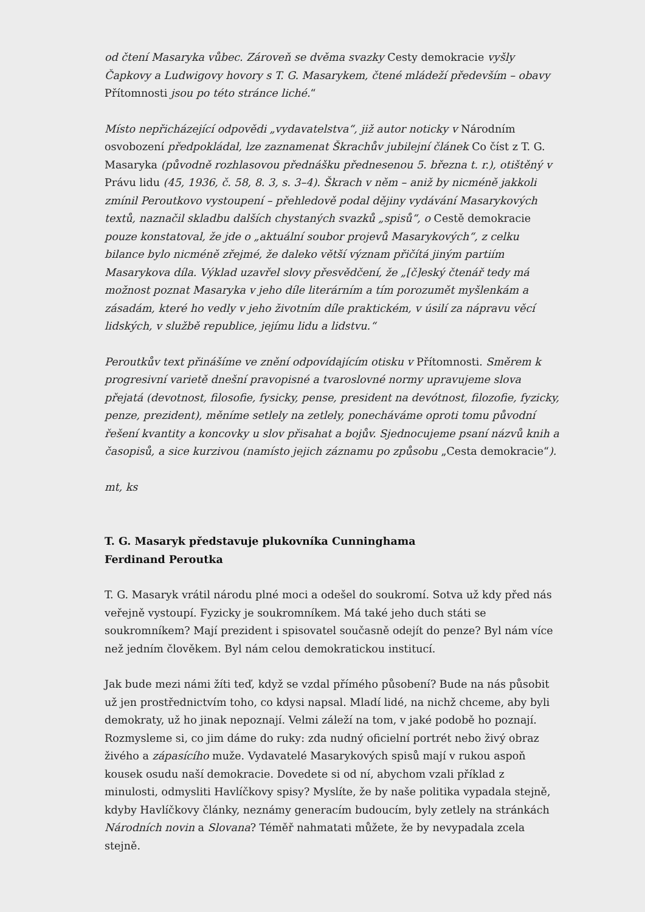od čtení Masaryka vůbec. Zároveň se dvěma svazky Cesty demokracie vyšly Čapkovy a Ludwigovy hovory s T. G. Masarykem, čtené mládeží především – obavy Přítomnosti jsou po této stránce liché.“
Místo nepřicházející odpovědi „vydavatelstva“, již autor noticky v Národním osvobození předpokládal, lze zaznamenat Škrachův jubilejní článek Co číst z T. G. Masaryka (původně rozhlasovou přednášku přednesenou 5. března t. r.), otištěný v Právu lidu (45, 1936, č. 58, 8. 3, s. 3–4). Škrach v něm – aniž by nicméně jakkoli zmínil Peroutkovo vystoupení – přehledově podal dějiny vydávání Masarykových textů, naznačil skladbu dalších chystaných svazků „spisů“, o Cestě demokracie pouze konstatoval, že jde o „aktuální soubor projevů Masarykových“, z celku bilance bylo nicméně zřejmé, že daleko větší význam přičítá jiným partiím Masarykova díla. Výklad uzavřel slovy přesvědčení, že „[č]eský čtenář tedy má možnost poznat Masaryka v jeho díle literárním a tím porozumět myšlenkám a zásadám, které ho vedly v jeho životním díle praktickém, v úsilí za nápravu věcí lidských, v službě republice, jejímu lidu a lidstvu.“
Peroutkův text přinášíme ve znění odpovídajícím otisku v Přítomnosti. Směrem k progresivní varietě dnešní pravopisné a tvaroslovné normy upravujeme slova přejatá (devotnost, filosofie, fysicky, pense, president na devótnost, filozofie, fyzicky, penze, prezident), měníme setlely na zetlely, ponecháváme oproti tomu původní řešení kvantity a koncovky u slov přisahat a bojův. Sjednocujeme psaní názvů knih a časopisů, a sice kurzivou (namísto jejich záznamu po způsobu „Cesta demokracie“).
mt, ks
T. G. Masaryk představuje plukovníka Cunninghama
Ferdinand Peroutka
T. G. Masaryk vrátil národu plné moci a odešel do soukromí. Sotva už kdy před nás veřejně vystoupí. Fyzicky je soukromníkem. Má také jeho duch státi se soukromníkem? Mají prezident i spisovatel současně odejít do penze? Byl nám více než jedním člověkem. Byl nám celou demokratickou institucí.
Jak bude mezi námi žíti teď, když se vzdal přímého působení? Bude na nás působit už jen prostřednictvím toho, co kdysi napsal. Mladí lidé, na nichž chceme, aby byli demokraty, už ho jinak nepoznají. Velmi záleží na tom, v jaké podobě ho poznají. Rozmysleme si, co jim dáme do ruky: zda nudný oficielní portrét nebo živý obraz živého a zápasícího muže. Vydavatelé Masarykových spisů mají v rukou aspoň kousek osudu naší demokracie. Dovedete si od ní, abychom vzali příklad z minulosti, odmysliti Havlíčkovy spisy? Myslíte, že by naše politika vypadala stejně, kdyby Havlíčkovy články, neznámy generacím budoucím, byly zetlely na stránkách Národních novin a Slovana? Téměř nahmatati můžete, že by nevypadala zcela stejně.